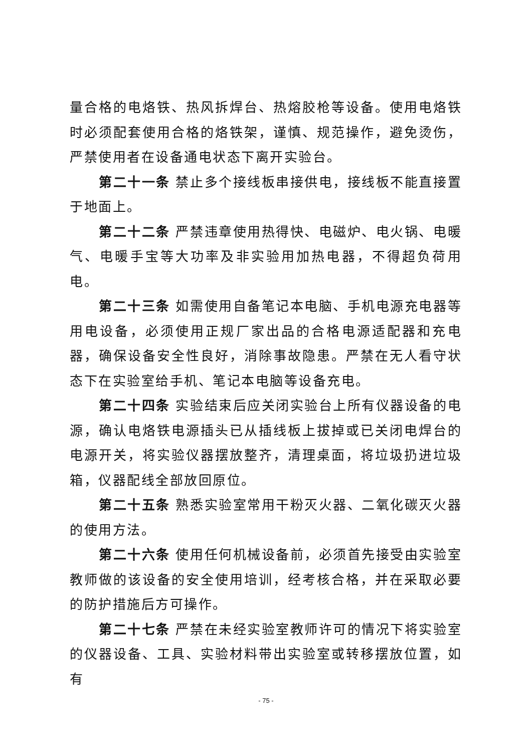量合格的电烙铁、热风拆焊台、热熔胶枪等设备。使用电烙铁时必须配套使用合格的烙铁架，谨慎、规范操作，避免烫伤，严禁使用者在设备通电状态下离开实验台。
第二十一条 禁止多个接线板串接供电，接线板不能直接置于地面上。
第二十二条 严禁违章使用热得快、电磁炉、电火锅、电暖气、电暖手宝等大功率及非实验用加热电器，不得超负荷用电。
第二十三条 如需使用自备笔记本电脑、手机电源充电器等用电设备，必须使用正规厂家出品的合格电源适配器和充电器，确保设备安全性良好，消除事故隐患。严禁在无人看守状态下在实验室给手机、笔记本电脑等设备充电。
第二十四条 实验结束后应关闭实验台上所有仪器设备的电源，确认电烙铁电源插头已从插线板上拔掉或已关闭电焊台的电源开关，将实验仪器摆放整齐，清理桌面，将垃圾扔进垃圾箱，仪器配线全部放回原位。
第二十五条 熟悉实验室常用干粉灭火器、二氧化碳灭火器的使用方法。
第二十六条 使用任何机械设备前，必须首先接受由实验室教师做的该设备的安全使用培训，经考核合格，并在采取必要的防护措施后方可操作。
第二十七条 严禁在未经实验室教师许可的情况下将实验室的仪器设备、工具、实验材料带出实验室或转移摆放位置，如有
- 75 -